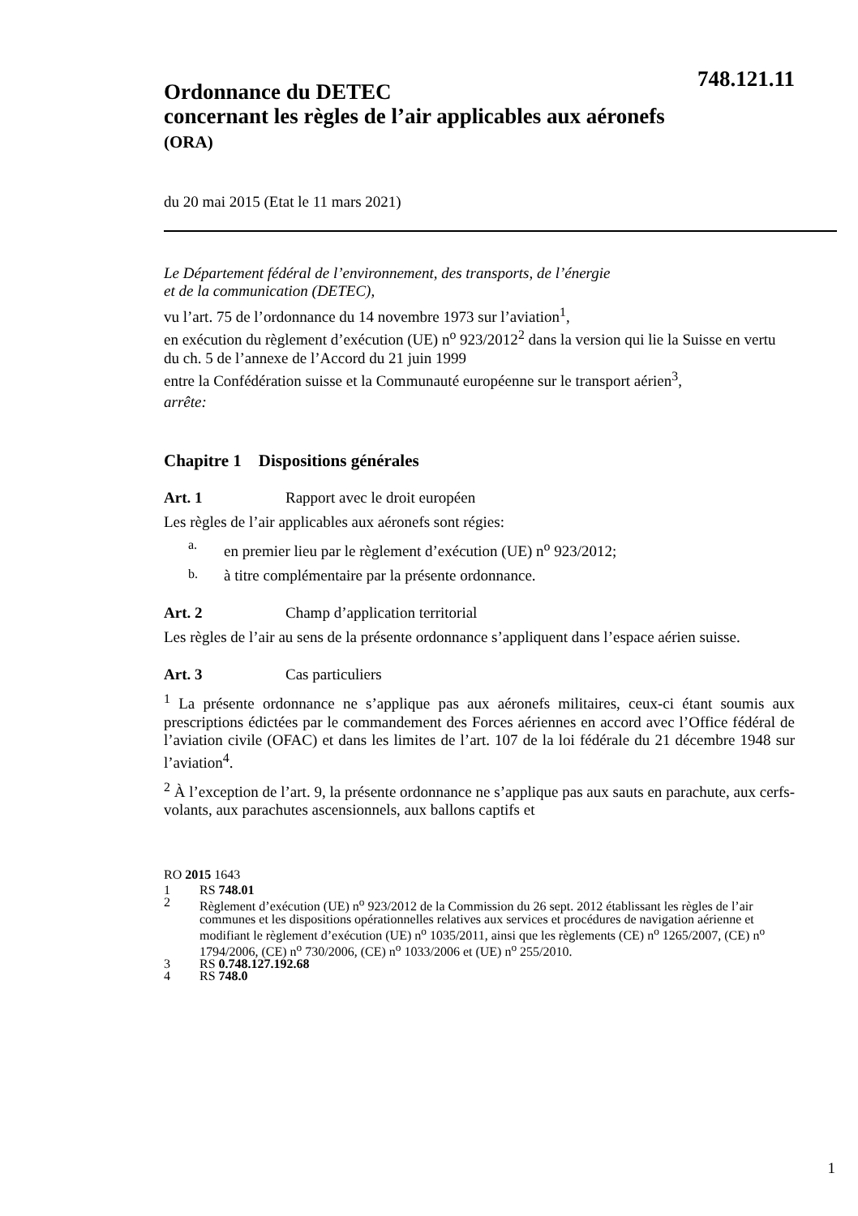748.121.11
Ordonnance du DETEC
concernant les règles de l’air applicables aux aéronefs
(ORA)
du 20 mai 2015 (Etat le 11 mars 2021)
Le Département fédéral de l’environnement, des transports, de l’énergie
et de la communication (DETEC),
vu l’art. 75 de l’ordonnance du 14 novembre 1973 sur l’aviation<sup>1</sup>,
en exécution du règlement d’exécution (UE) n<sup>o</sup> 923/2012<sup>2</sup> dans la version qui lie la Suisse en vertu du ch. 5 de l’annexe de l’Accord du 21 juin 1999
entre la Confédération suisse et la Communauté européenne sur le transport aérien<sup>3</sup>,
arrête:
Chapitre 1 Dispositions générales
Art. 1 Rapport avec le droit européen
Les règles de l’air applicables aux aéronefs sont régies:
a.
en premier lieu par le règlement d’exécution (UE) n<sup>o</sup> 923/2012;
b.
à titre complémentaire par la présente ordonnance.
Art. 2 Champ d’application territorial
Les règles de l’air au sens de la présente ordonnance s’appliquent dans l’espace aérien suisse.
Art. 3 Cas particuliers
<sup>1</sup> La présente ordonnance ne s’applique pas aux aéronefs militaires, ceux-ci étant soumis aux prescriptions édictées par le commandement des Forces aériennes en accord avec l’Office fédéral de l’aviation civile (OFAC) et dans les limites de l’art. 107 de la loi fédérale du 21 décembre 1948 sur l’aviation<sup>4</sup>.
<sup>2</sup> À l’exception de l’art. 9, la présente ordonnance ne s’applique pas aux sauts en parachute, aux cerfs-volants, aux parachutes ascensionnels, aux ballons captifs et
RO 2015 1643
1 RS 748.01
2 Règlement d’exécution (UE) n<sup>o</sup> 923/2012 de la Commission du 26 sept. 2012 établissant les règles de l’air communes et les dispositions opérationnelles relatives aux services et procédures de navigation aérienne et modifiant le règlement d’exécution (UE) n<sup>o</sup> 1035/2011, ainsi que les règlements (CE) n<sup>o</sup> 1265/2007, (CE) n<sup>o</sup> 1794/2006, (CE) n<sup>o</sup> 730/2006, (CE) n<sup>o</sup> 1033/2006 et (UE) n<sup>o</sup> 255/2010.
3 RS 0.748.127.192.68
4 RS 748.0
1